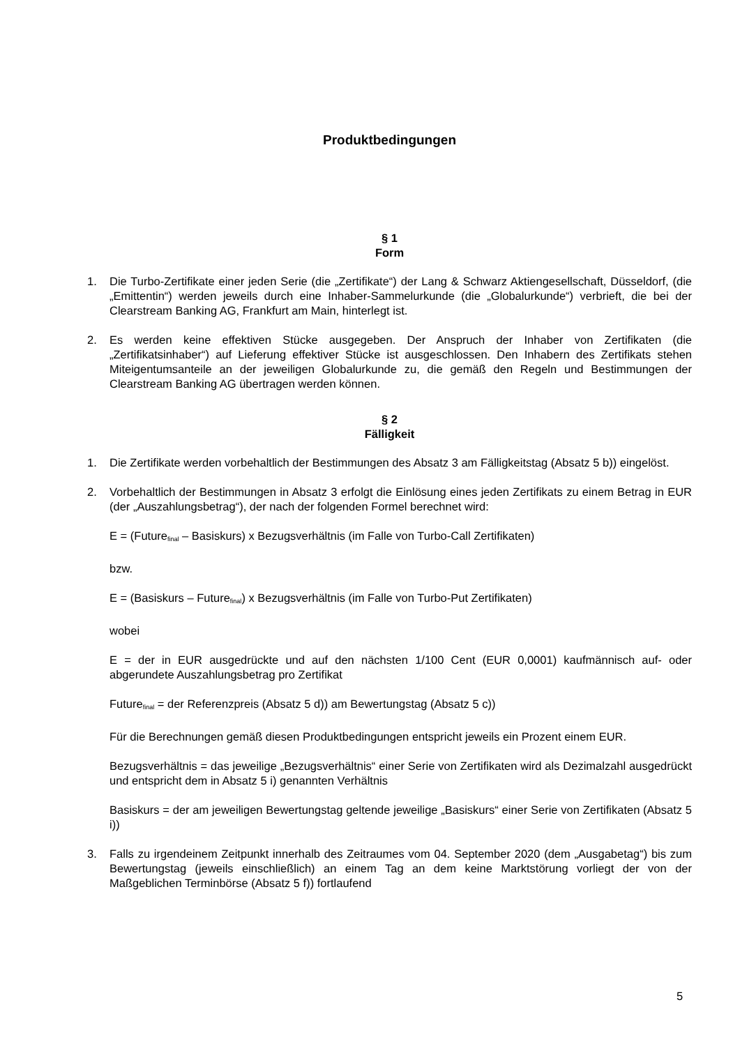Produktbedingungen
§ 1
Form
1. Die Turbo-Zertifikate einer jeden Serie (die „Zertifikate“) der Lang & Schwarz Aktiengesellschaft, Düsseldorf, (die „Emittentin“) werden jeweils durch eine Inhaber-Sammelurkunde (die „Globalurkunde“) verbrieft, die bei der Clearstream Banking AG, Frankfurt am Main, hinterlegt ist.
2. Es werden keine effektiven Stücke ausgegeben. Der Anspruch der Inhaber von Zertifikaten (die „Zertifikatsinhaber“) auf Lieferung effektiver Stücke ist ausgeschlossen. Den Inhabern des Zertifikats stehen Miteigentumsanteile an der jeweiligen Globalurkunde zu, die gemäß den Regeln und Bestimmungen der Clearstream Banking AG übertragen werden können.
§ 2
Fälligkeit
1. Die Zertifikate werden vorbehaltlich der Bestimmungen des Absatz 3 am Fälligkeitstag (Absatz 5 b)) eingelöst.
2. Vorbehaltlich der Bestimmungen in Absatz 3 erfolgt die Einlösung eines jeden Zertifikats zu einem Betrag in EUR (der „Auszahlungsbetrag“), der nach der folgenden Formel berechnet wird:
E = (Future<sub>final</sub> – Basiskurs) x Bezugsverhältnis (im Falle von Turbo-Call Zertifikaten)
bzw.
E = (Basiskurs – Future<sub>final</sub>) x Bezugsverhältnis (im Falle von Turbo-Put Zertifikaten)
wobei
E = der in EUR ausgedrückte und auf den nächsten 1/100 Cent (EUR 0,0001) kaufmännisch auf- oder abgerundete Auszahlungsbetrag pro Zertifikat
Future<sub>final</sub> = der Referenzpreis (Absatz 5 d)) am Bewertungstag (Absatz 5 c))
Für die Berechnungen gemäß diesen Produktbedingungen entspricht jeweils ein Prozent einem EUR.
Bezugsverhältnis = das jeweilige „Bezugsverhältnis“ einer Serie von Zertifikaten wird als Dezimalzahl ausgedrückt und entspricht dem in Absatz 5 i) genannten Verhältnis
Basiskurs = der am jeweiligen Bewertungstag geltende jeweilige „Basiskurs“ einer Serie von Zertifikaten (Absatz 5 i))
3. Falls zu irgendeinem Zeitpunkt innerhalb des Zeitraumes vom 04. September 2020 (dem „Ausgabetag“) bis zum Bewertungstag (jeweils einschließlich) an einem Tag an dem keine Marktstörung vorliegt der von der Maßgeblichen Terminbörse (Absatz 5 f)) fortlaufend
5